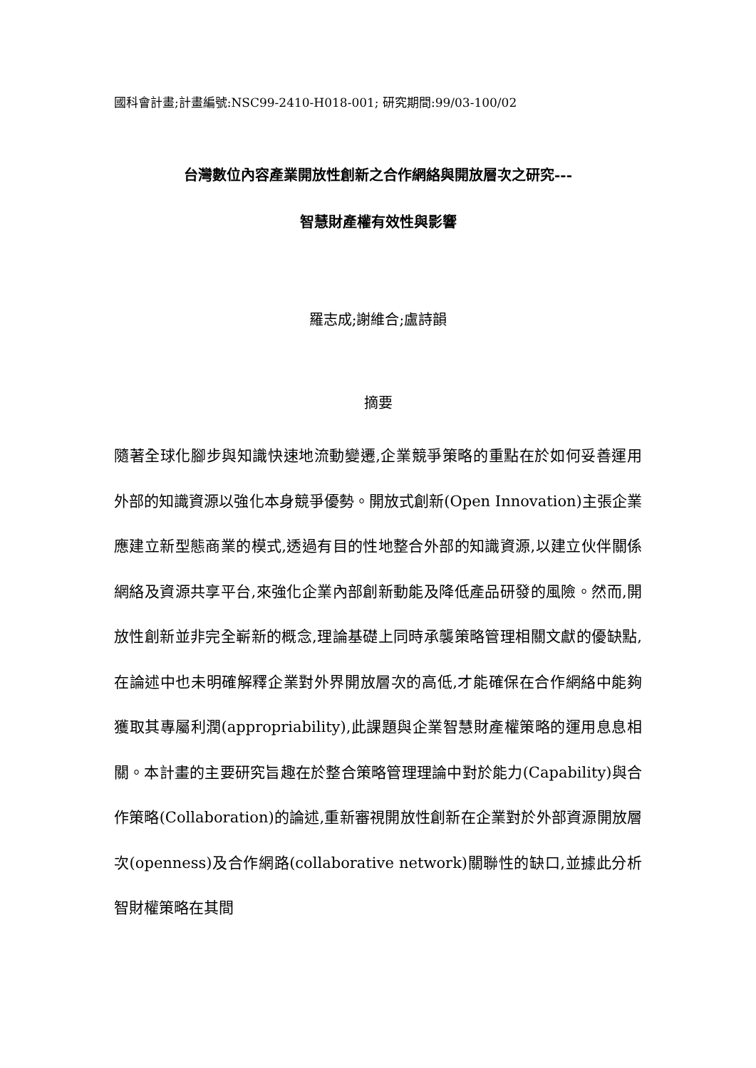國科會計畫;計畫編號:NSC99-2410-H018-001; 研究期間:99/03-100/02
台灣數位內容產業開放性創新之合作網絡與開放層次之研究---
智慧財產權有效性與影響
羅志成;謝維合;盧詩韻
摘要
隨著全球化腳步與知識快速地流動變遷,企業競爭策略的重點在於如何妥善運用外部的知識資源以強化本身競爭優勢。開放式創新(Open Innovation)主張企業應建立新型態商業的模式,透過有目的性地整合外部的知識資源,以建立伙伴關係網絡及資源共享平台,來強化企業內部創新動能及降低產品研發的風險。然而,開放性創新並非完全嶄新的概念,理論基礎上同時承襲策略管理相關文獻的優缺點,在論述中也未明確解釋企業對外界開放層次的高低,才能確保在合作網絡中能夠獲取其專屬利潤(appropriability),此課題與企業智慧財產權策略的運用息息相關。本計畫的主要研究旨趣在於整合策略管理理論中對於能力(Capability)與合作策略(Collaboration)的論述,重新審視開放性創新在企業對於外部資源開放層次(openness)及合作網路(collaborative network)關聯性的缺口,並據此分析智財權策略在其間